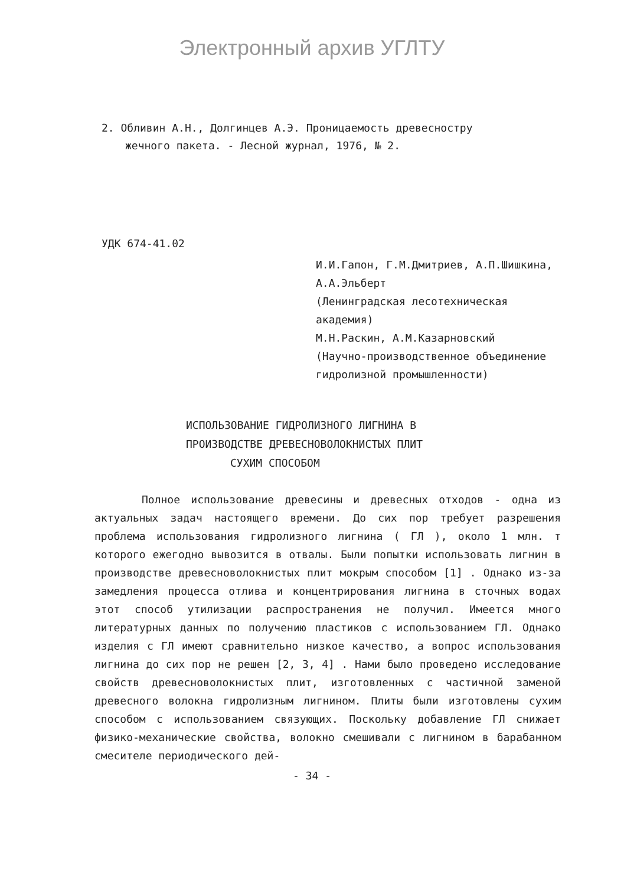Электронный архив УГЛТУ
2. Обливин А.Н., Долгинцев А.Э. Проницаемость древесностру
жечного пакета. - Лесной журнал, 1976, № 2.
УДК 674-41.02
И.И.Гапон, Г.М.Дмитриев, А.П.Шишкина, А.А.Эльберт
(Ленинградская лесотехническая академия)
М.Н.Раскин, А.М.Казарновский
(Научно-производственное объединение гидролизной промышленности)
ИСПОЛЬЗОВАНИЕ ГИДРОЛИЗНОГО ЛИГНИНА В
ПРОИЗВОДСТВЕ ДРЕВЕСНОВОЛОКНИСТЫХ ПЛИТ
СУХИМ СПОСОБОМ
Полное использование древесины и древесных отходов - одна из актуальных задач настоящего времени. До сих пор требует разрешения проблема использования гидролизного лигнина ( ГЛ ), около 1 млн. т которого ежегодно вывозится в отвалы. Были попытки использовать лигнин в производстве древесноволокнистых плит мокрым способом [1] . Однако из-за замедления процесса отлива и концентрирования лигнина в сточных водах этот способ утилизации распространения не получил. Имеется много литературных данных по получению пластиков с использованием ГЛ. Однако изделия с ГЛ имеют сравнительно низкое качество, а вопрос использования лигнина до сих пор не решен [2, 3, 4] . Нами было проведено исследование свойств древесноволокнистых плит, изготовленных с частичной заменой древесного волокна гидролизным лигнином. Плиты были изготовлены сухим способом с использованием связующих. Поскольку добавление ГЛ снижает физико-механические свойства, волокно смешивали с лигнином в барабанном смесителе периодического дей-
- 34 -